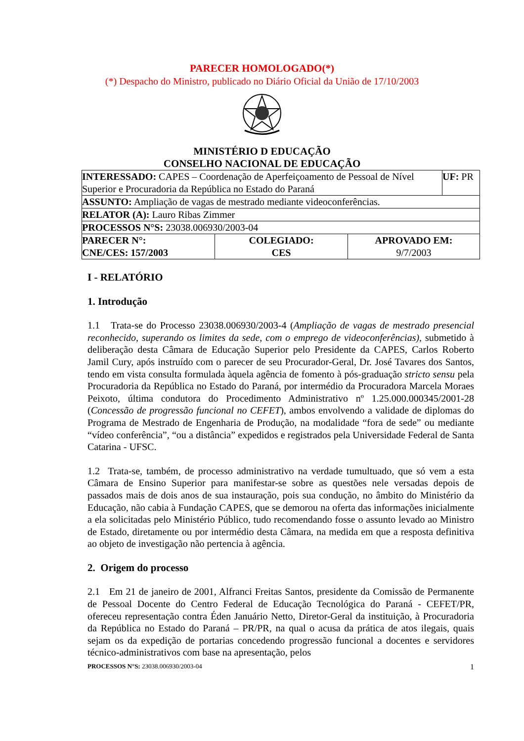PARECER HOMOLOGADO(*)
(*) Despacho do Ministro, publicado no Diário Oficial da União de 17/10/2003
MINISTÉRIO D EDUCAÇÃO
CONSELHO NACIONAL DE EDUCAÇÃO
| INTERESSADO: CAPES – Coordenação de Aperfeiçoamento de Pessoal de Nível Superior e Procuradoria da República no Estado do Paraná | | | UF: PR |
| ASSUNTO: Ampliação de vagas de mestrado mediante videoconferências. | | | |
| RELATOR (A): Lauro Ribas Zimmer | | | |
| PROCESSOS N°S: 23038.006930/2003-04 | | | |
| PARECER N°: CNE/CES: 157/2003 | COLEGIADO: CES | APROVADO EM: 9/7/2003 | |
I - RELATÓRIO
1. Introdução
1.1 Trata-se do Processo 23038.006930/2003-4 (Ampliação de vagas de mestrado presencial reconhecido, superando os limites da sede, com o emprego de videoconferências), submetido à deliberação desta Câmara de Educação Superior pelo Presidente da CAPES, Carlos Roberto Jamil Cury, após instruído com o parecer de seu Procurador-Geral, Dr. José Tavares dos Santos, tendo em vista consulta formulada àquela agência de fomento à pós-graduação stricto sensu pela Procuradoria da República no Estado do Paraná, por intermédio da Procuradora Marcela Moraes Peixoto, última condutora do Procedimento Administrativo nº 1.25.000.000345/2001-28 (Concessão de progressão funcional no CEFET), ambos envolvendo a validade de diplomas do Programa de Mestrado de Engenharia de Produção, na modalidade “fora de sede” ou mediante “vídeo conferência”, “ou a distância” expedidos e registrados pela Universidade Federal de Santa Catarina - UFSC.
1.2 Trata-se, também, de processo administrativo na verdade tumultuado, que só vem a esta Câmara de Ensino Superior para manifestar-se sobre as questões nele versadas depois de passados mais de dois anos de sua instauração, pois sua condução, no âmbito do Ministério da Educação, não cabia à Fundação CAPES, que se demorou na oferta das informações inicialmente a ela solicitadas pelo Ministério Público, tudo recomendando fosse o assunto levado ao Ministro de Estado, diretamente ou por intermédio desta Câmara, na medida em que a resposta definitiva ao objeto de investigação não pertencia à agência.
2. Origem do processo
2.1 Em 21 de janeiro de 2001, Alfranci Freitas Santos, presidente da Comissão de Permanente de Pessoal Docente do Centro Federal de Educação Tecnológica do Paraná - CEFET/PR, ofereceu representação contra Éden Januário Netto, Diretor-Geral da instituição, à Procuradoria da República no Estado do Paraná – PR/PR, na qual o acusa da prática de atos ilegais, quais sejam os da expedição de portarias concedendo progressão funcional a docentes e servidores técnico-administrativos com base na apresentação, pelos
PROCESSOS N°S: 23038.006930/2003-04 1